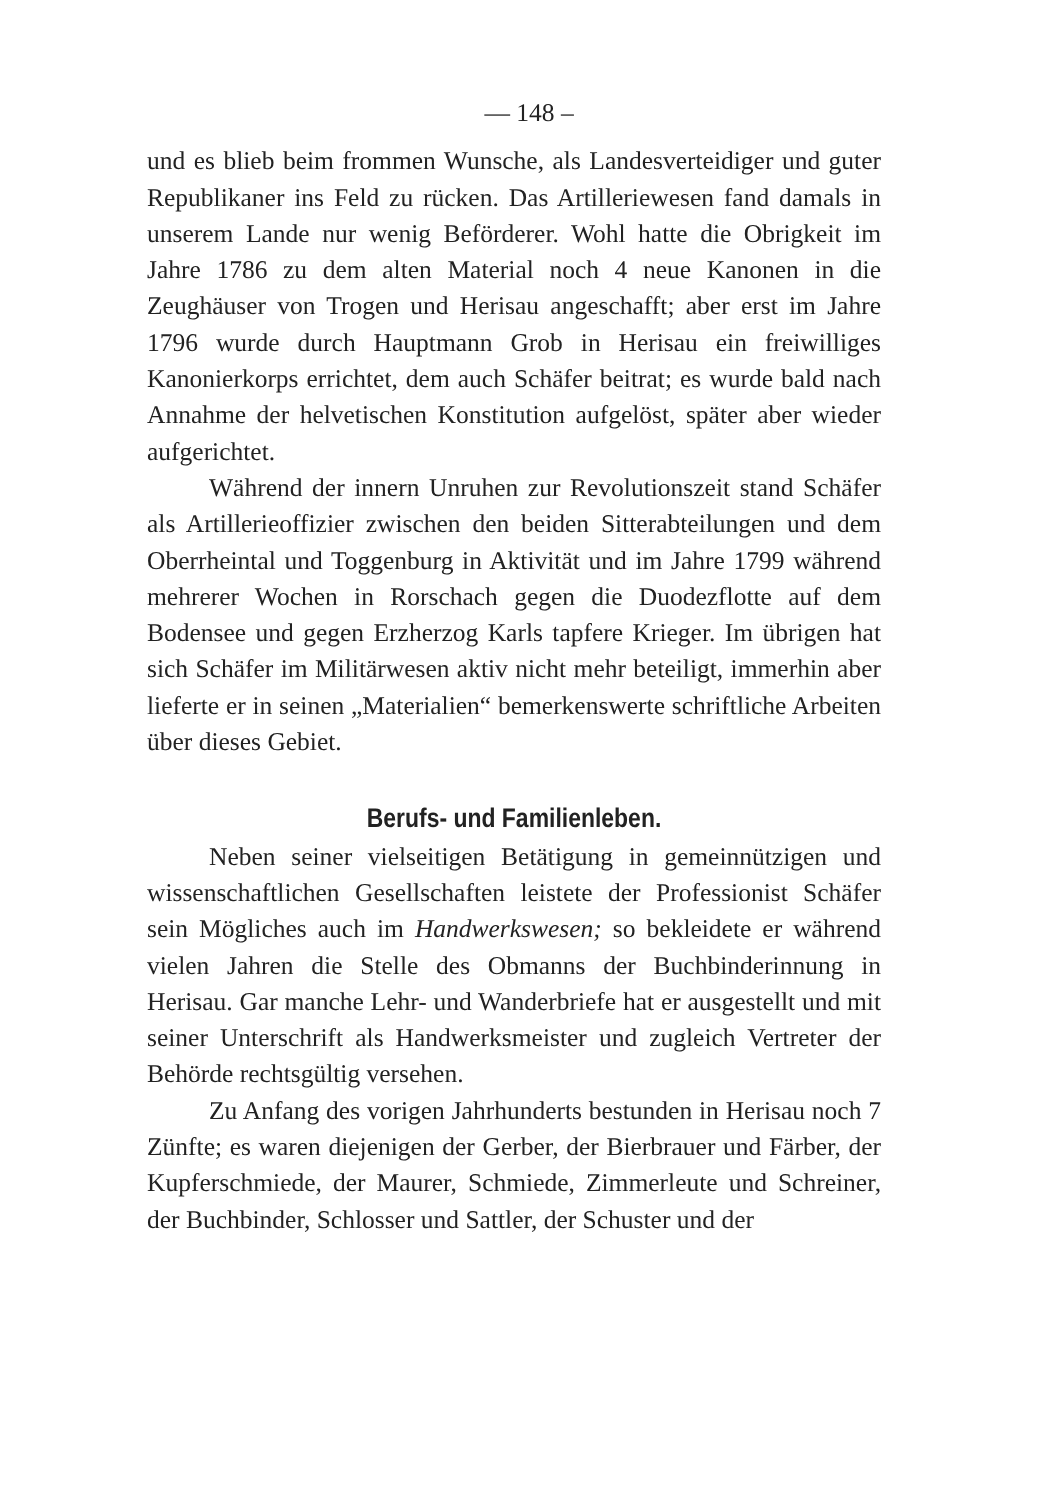— 148 –
und es blieb beim frommen Wunsche, als Landesverteidiger und guter Republikaner ins Feld zu rücken. Das Artilleriewesen fand damals in unserem Lande nur wenig Beförderer. Wohl hatte die Obrigkeit im Jahre 1786 zu dem alten Material noch 4 neue Kanonen in die Zeughäuser von Trogen und Herisau angeschafft; aber erst im Jahre 1796 wurde durch Hauptmann Grob in Herisau ein freiwilliges Kanonierkorps errichtet, dem auch Schäfer beitrat; es wurde bald nach Annahme der helvetischen Konstitution aufgelöst, später aber wieder aufgerichtet.
Während der innern Unruhen zur Revolutionszeit stand Schäfer als Artillerieoffizier zwischen den beiden Sitterabteilungen und dem Oberrheintal und Toggenburg in Aktivität und im Jahre 1799 während mehrerer Wochen in Rorschach gegen die Duodezflotte auf dem Bodensee und gegen Erzherzog Karls tapfere Krieger. Im übrigen hat sich Schäfer im Militärwesen aktiv nicht mehr beteiligt, immerhin aber lieferte er in seinen „Materialien“ bemerkenswerte schriftliche Arbeiten über dieses Gebiet.
Berufs- und Familienleben.
Neben seiner vielseitigen Betätigung in gemeinnützigen und wissenschaftlichen Gesellschaften leistete der Professionist Schäfer sein Mögliches auch im Handwerkswesen; so bekleidete er während vielen Jahren die Stelle des Obmanns der Buchbinderinnung in Herisau. Gar manche Lehr- und Wanderbriefe hat er ausgestellt und mit seiner Unterschrift als Handwerksmeister und zugleich Vertreter der Behörde rechtsgültig versehen.
Zu Anfang des vorigen Jahrhunderts bestunden in Herisau noch 7 Zünfte; es waren diejenigen der Gerber, der Bierbrauer und Färber, der Kupferschmiede, der Maurer, Schmiede, Zimmerleute und Schreiner, der Buchbinder, Schlosser und Sattler, der Schuster und der